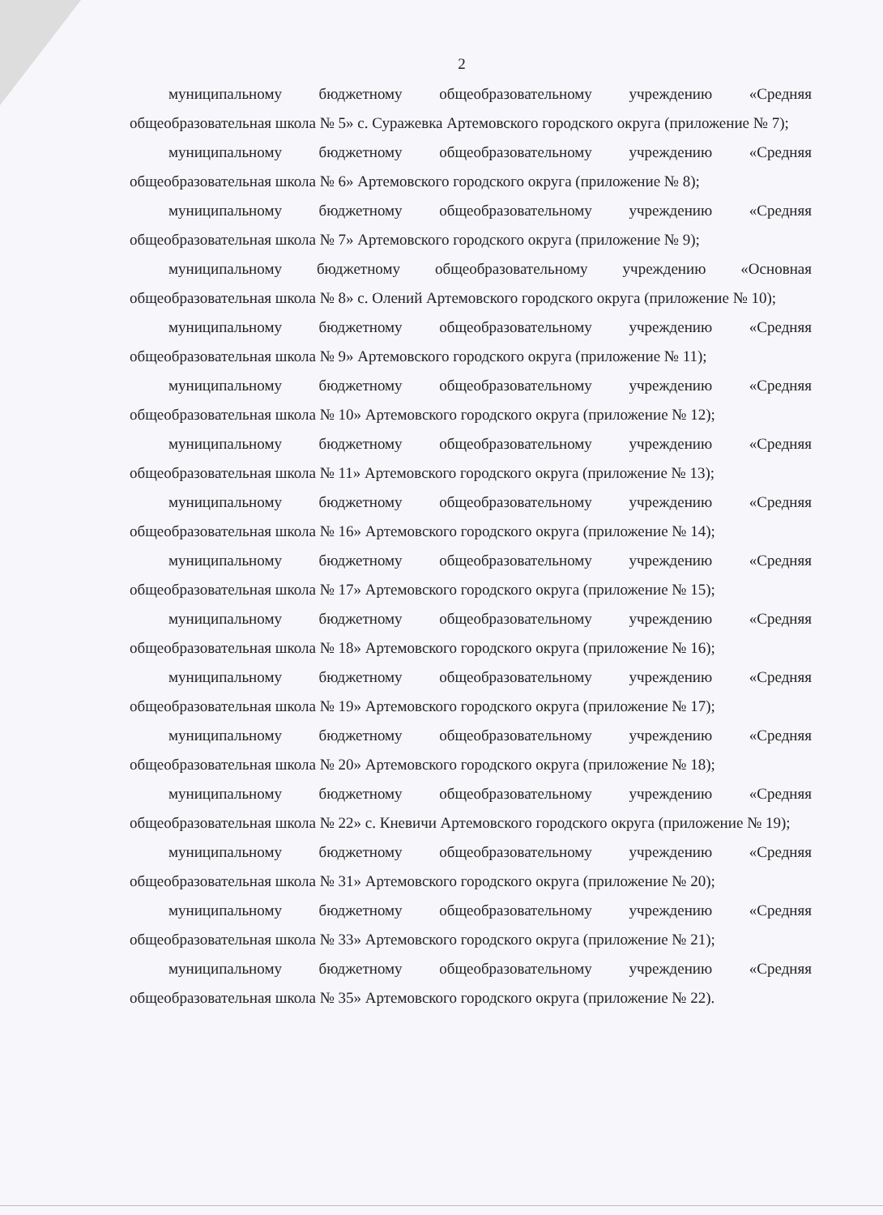2
муниципальному бюджетному общеобразовательному учреждению «Средняя общеобразовательная школа № 5» с. Суражевка Артемовского городского округа (приложение № 7);
муниципальному бюджетному общеобразовательному учреждению «Средняя общеобразовательная школа № 6» Артемовского городского округа (приложение № 8);
муниципальному бюджетному общеобразовательному учреждению «Средняя общеобразовательная школа № 7» Артемовского городского округа (приложение № 9);
муниципальному бюджетному общеобразовательному учреждению «Основная общеобразовательная школа № 8» с. Олений Артемовского городского округа (приложение № 10);
муниципальному бюджетному общеобразовательному учреждению «Средняя общеобразовательная школа № 9» Артемовского городского округа (приложение № 11);
муниципальному бюджетному общеобразовательному учреждению «Средняя общеобразовательная школа № 10» Артемовского городского округа (приложение № 12);
муниципальному бюджетному общеобразовательному учреждению «Средняя общеобразовательная школа № 11» Артемовского городского округа (приложение № 13);
муниципальному бюджетному общеобразовательному учреждению «Средняя общеобразовательная школа № 16» Артемовского городского округа (приложение № 14);
муниципальному бюджетному общеобразовательному учреждению «Средняя общеобразовательная школа № 17» Артемовского городского округа (приложение № 15);
муниципальному бюджетному общеобразовательному учреждению «Средняя общеобразовательная школа № 18» Артемовского городского округа (приложение № 16);
муниципальному бюджетному общеобразовательному учреждению «Средняя общеобразовательная школа № 19» Артемовского городского округа (приложение № 17);
муниципальному бюджетному общеобразовательному учреждению «Средняя общеобразовательная школа № 20» Артемовского городского округа (приложение № 18);
муниципальному бюджетному общеобразовательному учреждению «Средняя общеобразовательная школа № 22» с. Кневичи Артемовского городского округа (приложение № 19);
муниципальному бюджетному общеобразовательному учреждению «Средняя общеобразовательная школа № 31» Артемовского городского округа (приложение № 20);
муниципальному бюджетному общеобразовательному учреждению «Средняя общеобразовательная школа № 33» Артемовского городского округа (приложение № 21);
муниципальному бюджетному общеобразовательному учреждению «Средняя общеобразовательная школа № 35» Артемовского городского округа (приложение № 22).